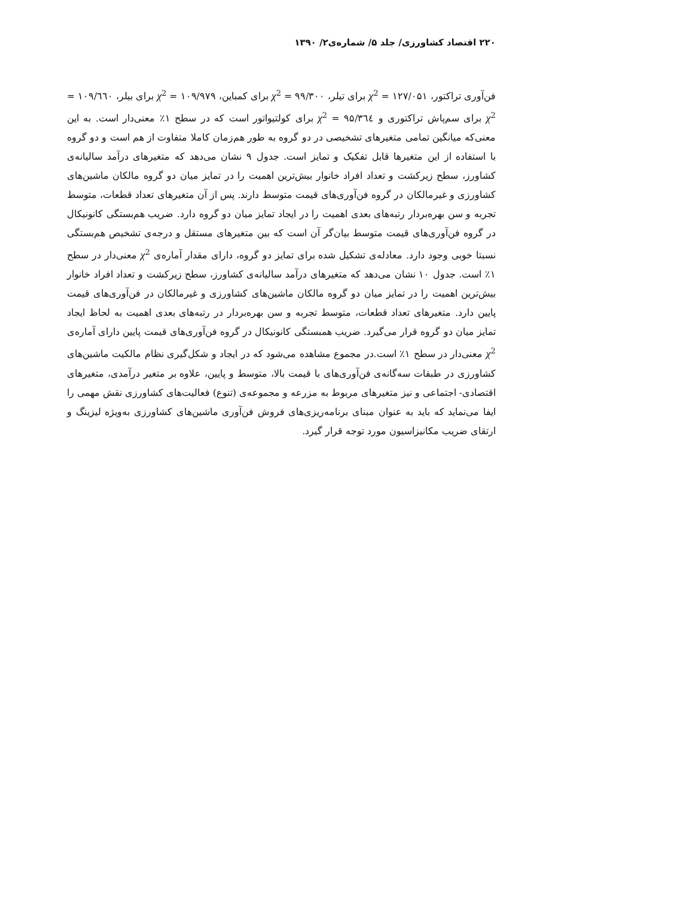۲۲۰ اقتصاد کشاورزی/ جلد ۵/ شماره‌ی۲/ ۱۳۹۰
فن‌آوری تراکتور، ۱۲۷/۰۵۱ = χ<sup>2</sup> برای تیلر، ۹۹/۳۰۰ = χ<sup>2</sup> برای کمباین، ۱۰۹/۹۷۹ = χ<sup>2</sup> برای بیلر، ۱۰۹/٦٦٠ = χ<sup>2</sup> برای سم‌پاش تراکتوری و ۹۵/۳٦٤ = χ<sup>2</sup> برای کولتیواتور است که در سطح ۱٪ معنی‌دار است. به این معنی‌که میانگین تمامی متغیرهای تشخیصی در دو گروه به طور هم‌زمان کاملا متفاوت از هم است و دو گروه با استفاده از این متغیرها قابل تفکیک و تمایز است. جدول ۹ نشان می‌دهد که متغیرهای درآمد سالیانه‌ی کشاورز، سطح زیرکشت و تعداد افراد خانوار بیش‌ترین اهمیت را در تمایز میان دو گروه مالکان ماشین‌های کشاورزی و غیرمالکان در گروه فن‌آوری‌های قیمت متوسط دارند. پس از آن متغیرهای تعداد قطعات، متوسط تجربه و سن بهره‌بردار رتبه‌های بعدی اهمیت را در ایجاد تمایز میان دو گروه دارد. ضریب هم‌بستگی کانونیکال در گروه فن‌آوری‌های قیمت متوسط بیان‌گر آن است که بین متغیرهای مستقل و درجه‌ی تشخیص هم‌بستگی نسبتا خوبی وجود دارد. معادله‌ی تشکیل شده برای تمایز دو گروه، دارای مقدار آماره‌ی χ<sup>2</sup> معنی‌دار در سطح ۱٪ است. جدول ۱۰ نشان می‌دهد که متغیرهای درآمد سالیانه‌ی کشاورز، سطح زیرکشت و تعداد افراد خانوار بیش‌ترین اهمیت را در تمایز میان دو گروه مالکان ماشین‌های کشاورزی و غیرمالکان در فن‌آوری‌های قیمت پایین دارد. متغیرهای تعداد قطعات، متوسط تجربه و سن بهره‌بردار در رتبه‌های بعدی اهمیت به لحاظ ایجاد تمایز میان دو گروه قرار می‌گیرد. ضریب همبستگی کانونیکال در گروه فن‌آوری‌های قیمت پایین دارای آماره‌ی χ<sup>2</sup> معنی‌دار در سطح ۱٪ است.در مجموع مشاهده می‌شود که در ایجاد و شکل‌گیری نظام مالکیت ماشین‌های کشاورزی در طبقات سه‌گانه‌ی فن‌آوری‌های با قیمت بالا، متوسط و پایین، علاوه بر متغیر درآمدی، متغیرهای اقتصادی- اجتماعی و نیز متغیرهای مربوط به مزرعه و مجموعه‌ی (تنوع) فعالیت‌های کشاورزی نقش مهمی را ایفا می‌نماید که باید به عنوان مبنای برنامه‌ریزی‌های فروش فن‌آوری ماشین‌های کشاورزی به‌ویژه لیزینگ و ارتقای ضریب مکانیزاسیون مورد توجه قرار گیرد.